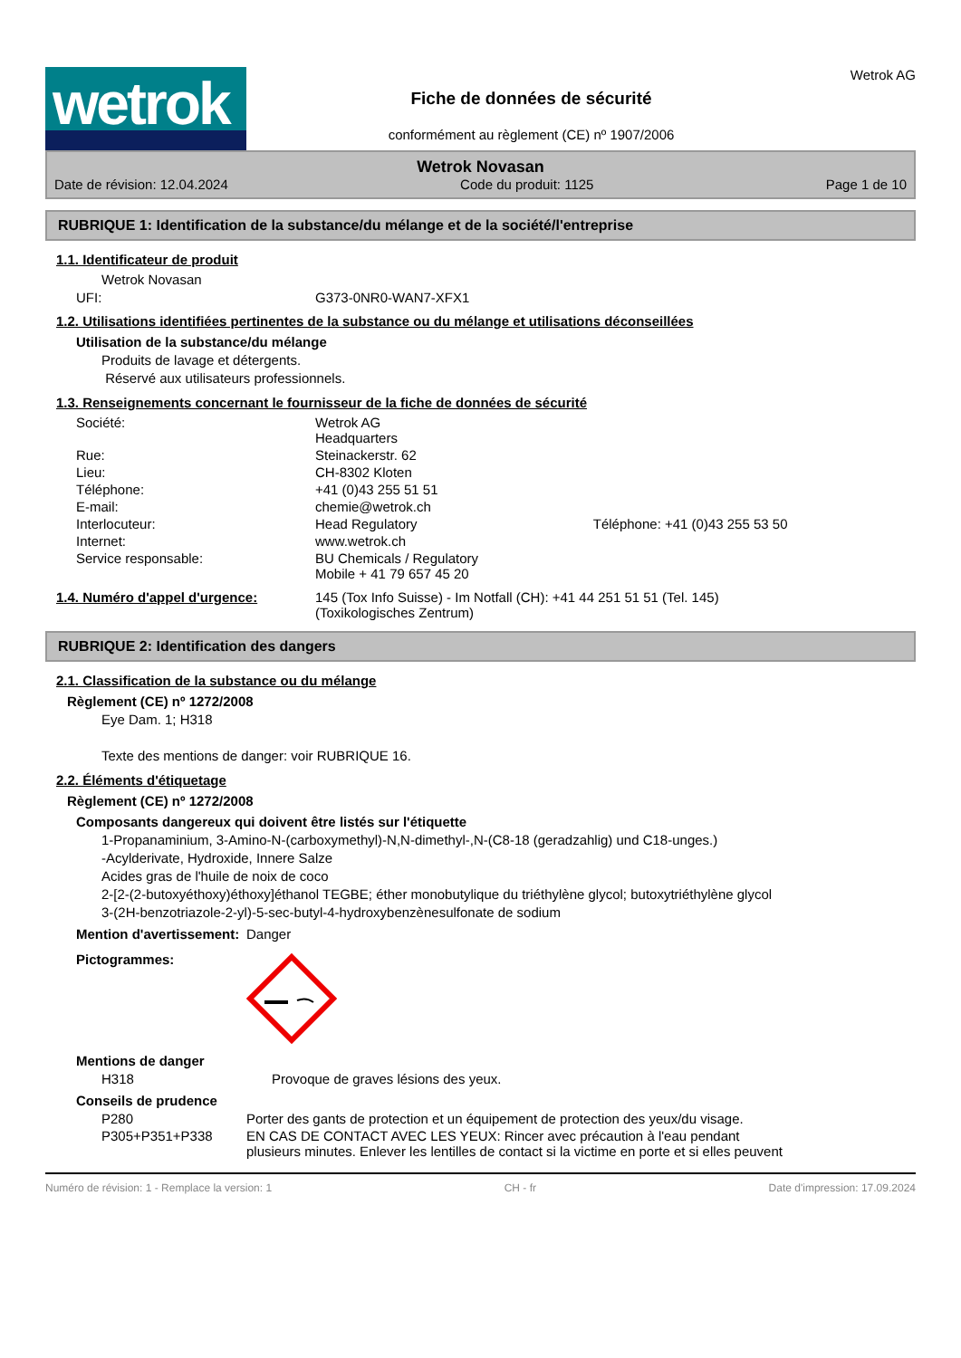wetrok
Fiche de données de sécurité
conformément au règlement (CE) nº 1907/2006
Wetrok AG
Wetrok Novasan
Date de révision: 12.04.2024 Code du produit: 1125 Page 1 de 10
RUBRIQUE 1: Identification de la substance/du mélange et de la société/l'entreprise
1.1. Identificateur de produit
Wetrok Novasan
| UFI: | G373-0NR0-WAN7-XFX1 |
1.2. Utilisations identifiées pertinentes de la substance ou du mélange et utilisations déconseillées
Utilisation de la substance/du mélange
Produits de lavage et détergents.
Réservé aux utilisateurs professionnels.
1.3. Renseignements concernant le fournisseur de la fiche de données de sécurité
| Société: | Wetrok AG Headquarters |
| Rue: | Steinackerstr. 62 |
| Lieu: | CH-8302 Kloten |
| Téléphone: | +41 (0)43 255 51 51 |
| E-mail: | chemie@wetrok.ch |
| Interlocuteur: | Head Regulatory Téléphone: +41 (0)43 255 53 50 |
| Internet: | www.wetrok.ch |
| Service responsable: | BU Chemicals / Regulatory Mobile + 41 79 657 45 20 |
1.4. Numéro d'appel d'urgence: 145 (Tox Info Suisse) - Im Notfall (CH): +41 44 251 51 51 (Tel. 145)
(Toxikologisches Zentrum)
RUBRIQUE 2: Identification des dangers
2.1. Classification de la substance ou du mélange
Règlement (CE) nº 1272/2008
Eye Dam. 1; H318
Texte des mentions de danger: voir RUBRIQUE 16.
2.2. Éléments d'étiquetage
Règlement (CE) nº 1272/2008
Composants dangereux qui doivent être listés sur l'étiquette
1-Propanaminium, 3-Amino-N-(carboxymethyl)-N,N-dimethyl-,N-(C8-18 (geradzahlig) und C18-unges.)
-Acylderivate, Hydroxide, Innere Salze
Acides gras de l'huile de noix de coco
2-[2-(2-butoxyéthoxy)éthoxy]éthanol TEGBE; éther monobutylique du triéthylène glycol; butoxytriéthylène glycol
3-(2H-benzotriazole-2-yl)-5-sec-butyl-4-hydroxybenzènesulfonate de sodium
| Mention d'avertissement: | Danger |
| Pictogrammes: | |
Mentions de danger
| H318 | Provoque de graves lésions des yeux. |
Conseils de prudence
| P280 | Porter des gants de protection et un équipement de protection des yeux/du visage. |
| P305+P351+P338 | EN CAS DE CONTACT AVEC LES YEUX: Rincer avec précaution à l'eau pendant plusieurs minutes. Enlever les lentilles de contact si la victime en porte et si elles peuvent |
Numéro de révision: 1 - Remplace la version: 1 CH - fr Date d'impression: 17.09.2024